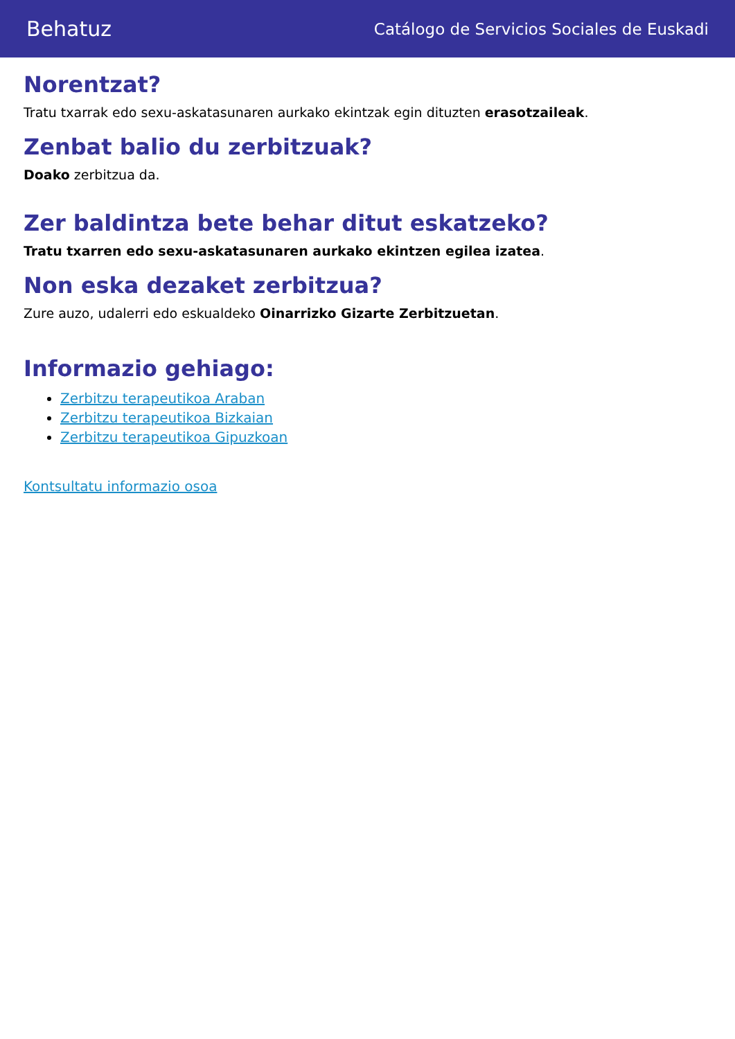Behatuz Catálogo de Servicios Sociales de Euskadi
Norentzat?
Tratu txarrak edo sexu-askatasunaren aurkako ekintzak egin dituzten erasotzaileak.
Zenbat balio du zerbitzuak?
Doako zerbitzua da.
Zer baldintza bete behar ditut eskatzeko?
Tratu txarren edo sexu-askatasunaren aurkako ekintzen egilea izatea.
Non eska dezaket zerbitzua?
Zure auzo, udalerri edo eskualdeko Oinarrizko Gizarte Zerbitzuetan.
Informazio gehiago:
Zerbitzu terapeutikoa Araban
Zerbitzu terapeutikoa Bizkaian
Zerbitzu terapeutikoa Gipuzkoan
Kontsultatu informazio osoa